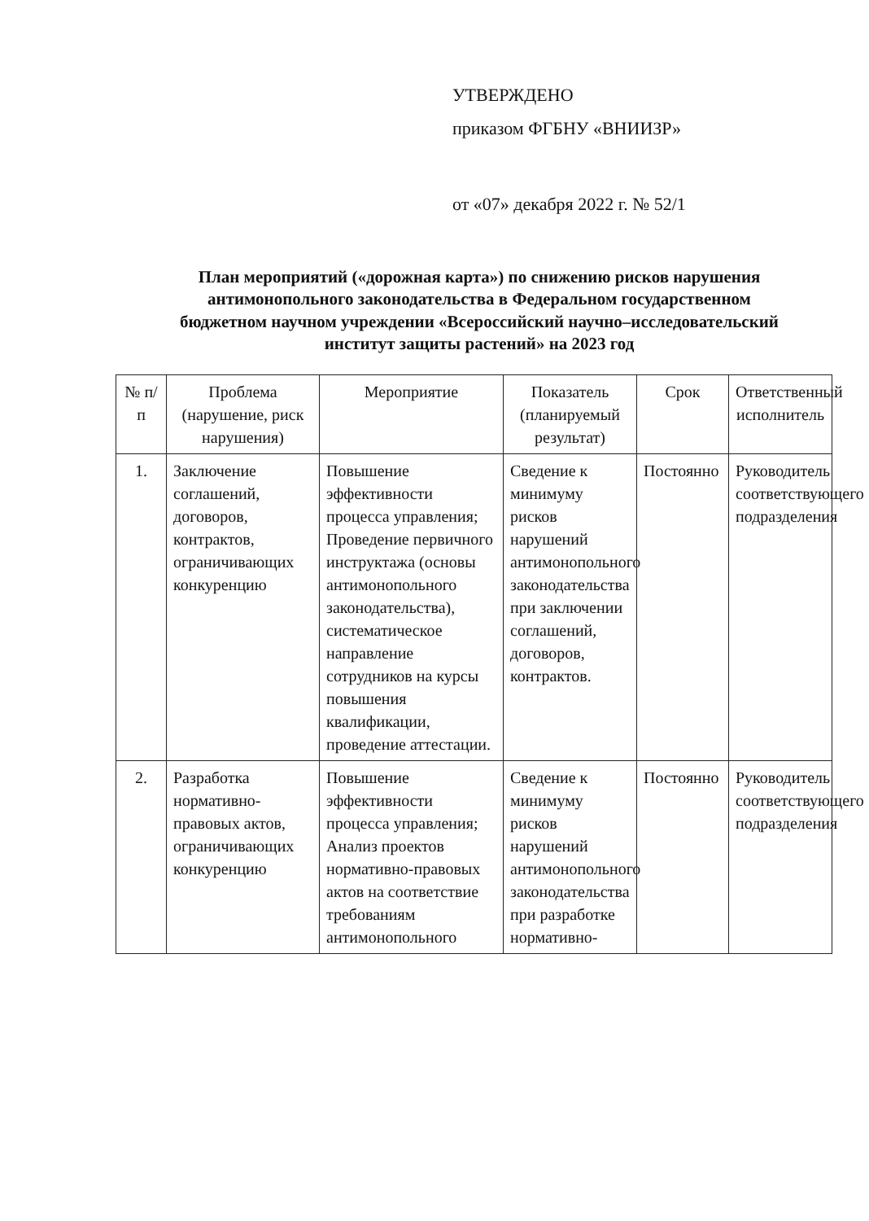УТВЕРЖДЕНО
приказом ФГБНУ «ВНИИЗР»
от «07» декабря 2022 г. № 52/1
План мероприятий («дорожная карта») по снижению рисков нарушения антимонопольного законодательства в Федеральном государственном бюджетном научном учреждении «Всероссийский научно–исследовательский институт защиты растений» на 2023 год
| № п/п | Проблема (нарушение, риск нарушения) | Мероприятие | Показатель (планируемый результат) | Срок | Ответственный исполнитель |
| --- | --- | --- | --- | --- | --- |
| 1. | Заключение соглашений, договоров, контрактов, ограничивающих конкуренцию | Повышение эффективности процесса управления; Проведение первичного инструктажа (основы антимонопольного законодательства), систематическое направление сотрудников на курсы повышения квалификации, проведение аттестации. | Сведение к минимуму рисков нарушений антимонопольного законодательства при заключении соглашений, договоров, контрактов. | Постоянно | Руководитель соответствующего подразделения |
| 2. | Разработка нормативно-правовых актов, ограничивающих конкуренцию | Повышение эффективности процесса управления; Анализ проектов нормативно-правовых актов на соответствие требованиям антимонопольного | Сведение к минимуму рисков нарушений антимонопольного законодательства при разработке нормативно- | Постоянно | Руководитель соответствующего подразделения |